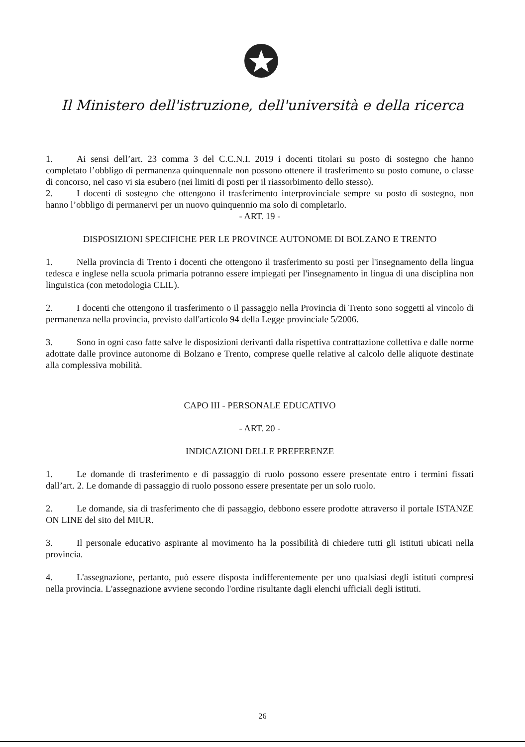Il Ministero dell'istruzione, dell'università e della ricerca
1. Ai sensi dell’art. 23 comma 3 del C.C.N.I. 2019 i docenti titolari su posto di sostegno che hanno completato l’obbligo di permanenza quinquennale non possono ottenere il trasferimento su posto comune, o classe di concorso, nel caso vi sia esubero (nei limiti di posti per il riassorbimento dello stesso).
2. I docenti di sostegno che ottengono il trasferimento interprovinciale sempre su posto di sostegno, non hanno l’obbligo di permanervi per un nuovo quinquennio ma solo di completarlo.
- ART. 19 -
DISPOSIZIONI SPECIFICHE PER LE PROVINCE AUTONOME DI BOLZANO E TRENTO
1. Nella provincia di Trento i docenti che ottengono il trasferimento su posti per l'insegnamento della lingua tedesca e inglese nella scuola primaria potranno essere impiegati per l'insegnamento in lingua di una disciplina non linguistica (con metodologia CLIL).
2. I docenti che ottengono il trasferimento o il passaggio nella Provincia di Trento sono soggetti al vincolo di permanenza nella provincia, previsto dall'articolo 94 della Legge provinciale 5/2006.
3. Sono in ogni caso fatte salve le disposizioni derivanti dalla rispettiva contrattazione collettiva e dalle norme adottate dalle province autonome di Bolzano e Trento, comprese quelle relative al calcolo delle aliquote destinate alla complessiva mobilità.
CAPO III - PERSONALE EDUCATIVO
- ART. 20 -
INDICAZIONI DELLE PREFERENZE
1. Le domande di trasferimento e di passaggio di ruolo possono essere presentate entro i termini fissati dall’art. 2. Le domande di passaggio di ruolo possono essere presentate per un solo ruolo.
2. Le domande, sia di trasferimento che di passaggio, debbono essere prodotte attraverso il portale ISTANZE ON LINE del sito del MIUR.
3. Il personale educativo aspirante al movimento ha la possibilità di chiedere tutti gli istituti ubicati nella provincia.
4. L'assegnazione, pertanto, può essere disposta indifferentemente per uno qualsiasi degli istituti compresi nella provincia. L'assegnazione avviene secondo l'ordine risultante dagli elenchi ufficiali degli istituti.
26